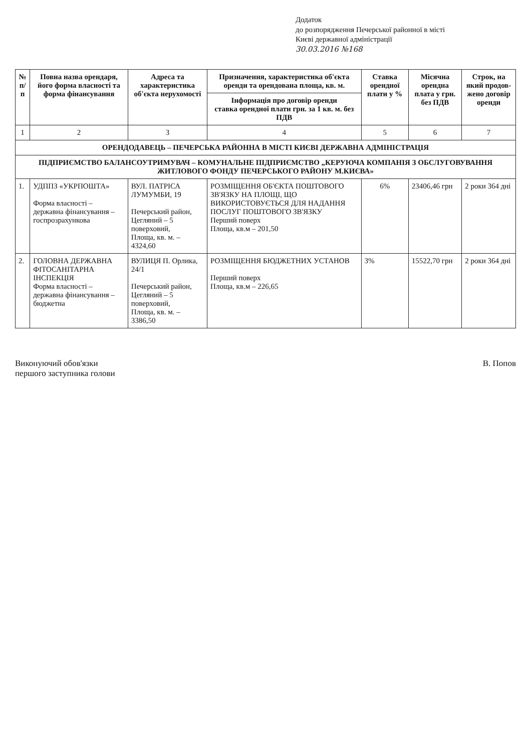Додаток
до розпорядження Печерської районної в місті
Києві державної адміністрації
30.03.2016 №168
| № п/п | Повна назва орендаря, його форма власності та форма фінансування | Адреса та характеристика об'єкта нерухомості | Призначення, характеристика об'єкта оренди та орендована площа, кв. м. | Ставка орендної плати у % | Місячна орендна плата у грн. без ПДВ | Строк, на який продов-жено договір оренди |
| --- | --- | --- | --- | --- | --- | --- |
| | | | Інформація про договір оренди ставка орендної плати грн. за 1 кв. м. без ПДВ | | | |
| 1 | 2 | 3 | 4 | 5 | 6 | 7 |
| ОРЕНДОДАВЕЦЬ – ПЕЧЕРСЬКА РАЙОННА В МІСТІ КИЄВІ ДЕРЖАВНА АДМІНІСТРАЦІЯ | | | | | | |
| ПІДПРИЄМСТВО БАЛАНСОУТРИМУВАЧ – КОМУНАЛЬНЕ ПІДПРИЄМСТВО „КЕРУЮЧА КОМПАНІЯ З ОБСЛУГОВУВАННЯ ЖИТЛОВОГО ФОНДУ ПЕЧЕРСЬКОГО РАЙОНУ М.КИЄВА» | | | | | | |
| 1. | УДППЗ «УКРПОШТА» Форма власності – державна фінансування – госпрозрахункова | ВУЛ. ПАТРІСА ЛУМУМБИ, 19 Печерський район, Цегляний – 5 поверховий, Площа, кв. м. –4324,60 | РОЗМІЩЕННЯ ОБ'ЄКТА ПОШТОВОГО ЗВ'ЯЗКУ НА ПЛОЩІ, ЩО ВИКОРИСТОВУЄТЬСЯ ДЛЯ НАДАННЯ ПОСЛУГ ПОШТОВОГО ЗВ'ЯЗКУ Перший поверх Площа, кв.м – 201,50 | 6% | 23406,46 грн | 2 роки 364 дні |
| 2. | ГОЛОВНА ДЕРЖАВНА ФІТОСАНІТАРНА ІНСПЕКЦІЯ Форма власності – державна фінансування – бюджетна | ВУЛИЦЯ П. Орлика, 24/1 Печерський район, Цегляний – 5 поверховий, Площа, кв. м. –3386,50 | РОЗМІЩЕННЯ БЮДЖЕТНИХ УСТАНОВ Перший поверх Площа, кв.м – 226,65 | 3% | 15522,70 грн | 2 роки 364 дні |
Виконуючий обов'язки
першого заступника голови
В. Попов